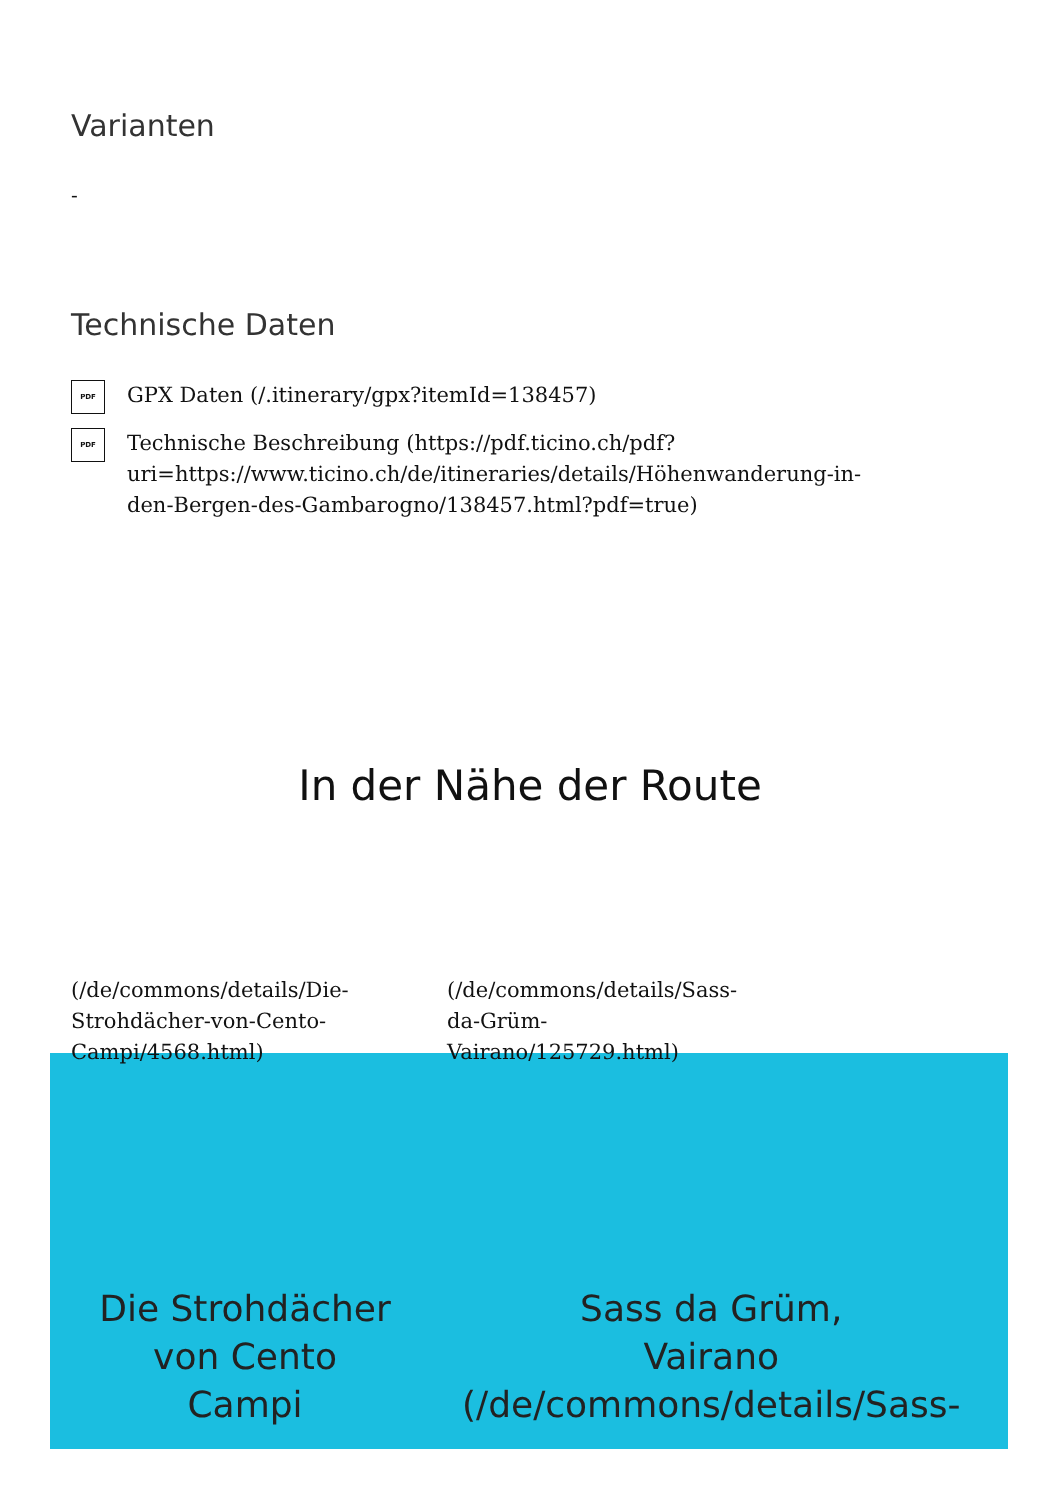Varianten
-
Technische Daten
PDF GPX Daten (/.itinerary/gpx?itemId=138457)
PDF Technische Beschreibung (https://pdf.ticino.ch/pdf?
uri=https://www.ticino.ch/de/itineraries/details/Höhenwanderung-in-
den-Bergen-des-Gambarogno/138457.html?pdf=true)
In der Nähe der Route
(/de/commons/details/Die-
Strohdächer-von-Cento-
Campi/4568.html)
(/de/commons/details/Sass-
da-Grüm-
Vairano/125729.html)
Die Strohdächer
von Cento
Campi
Sass da Grüm,
Vairano
(/de/commons/details/Sass-